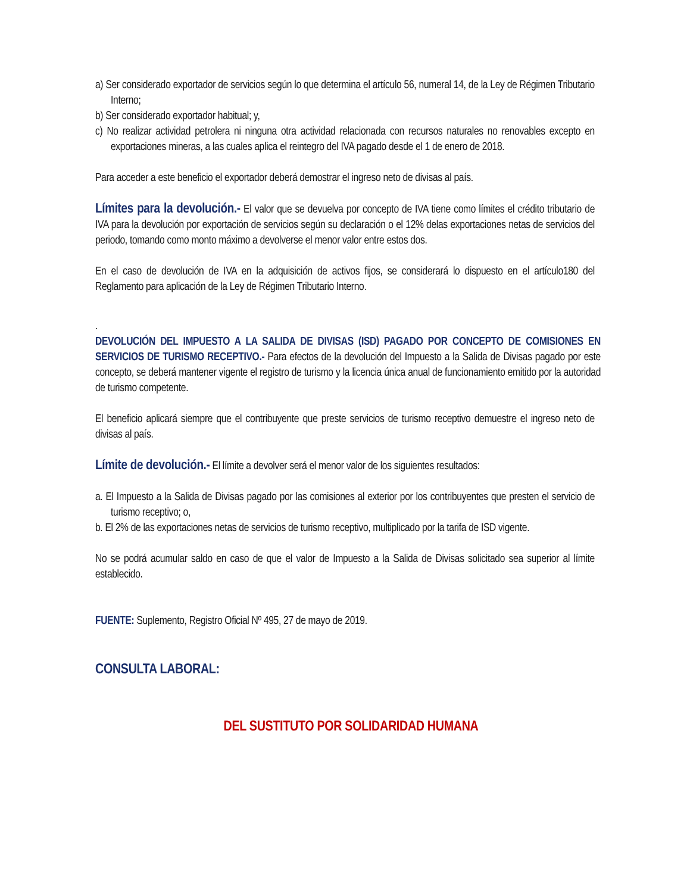a) Ser considerado exportador de servicios según lo que determina el artículo 56, numeral 14, de la Ley de Régimen Tributario Interno;
b) Ser considerado exportador habitual; y,
c) No realizar actividad petrolera ni ninguna otra actividad relacionada con recursos naturales no renovables excepto en exportaciones mineras, a las cuales aplica el reintegro del IVA pagado desde el 1 de enero de 2018.
Para acceder a este beneficio el exportador deberá demostrar el ingreso neto de divisas al país.
Límites para la devolución.- El valor que se devuelva por concepto de IVA tiene como límites el crédito tributario de IVA para la devolución por exportación de servicios según su declaración o el 12% delas exportaciones netas de servicios del periodo, tomando como monto máximo a devolverse el menor valor entre estos dos.
En el caso de devolución de IVA en la adquisición de activos fijos, se considerará lo dispuesto en el artículo180 del Reglamento para aplicación de la Ley de Régimen Tributario Interno.
.
DEVOLUCIÓN DEL IMPUESTO A LA SALIDA DE DIVISAS (ISD) PAGADO POR CONCEPTO DE COMISIONES EN SERVICIOS DE TURISMO RECEPTIVO.- Para efectos de la devolución del Impuesto a la Salida de Divisas pagado por este concepto, se deberá mantener vigente el registro de turismo y la licencia única anual de funcionamiento emitido por la autoridad de turismo competente.
El beneficio aplicará siempre que el contribuyente que preste servicios de turismo receptivo demuestre el ingreso neto de divisas al país.
Límite de devolución.- El límite a devolver será el menor valor de los siguientes resultados:
a. El Impuesto a la Salida de Divisas pagado por las comisiones al exterior por los contribuyentes que presten el servicio de turismo receptivo; o,
b. El 2% de las exportaciones netas de servicios de turismo receptivo, multiplicado por la tarifa de ISD vigente.
No se podrá acumular saldo en caso de que el valor de Impuesto a la Salida de Divisas solicitado sea superior al límite establecido.
FUENTE: Suplemento, Registro Oficial Nº 495, 27 de mayo de 2019.
CONSULTA LABORAL:
DEL SUSTITUTO POR SOLIDARIDAD HUMANA